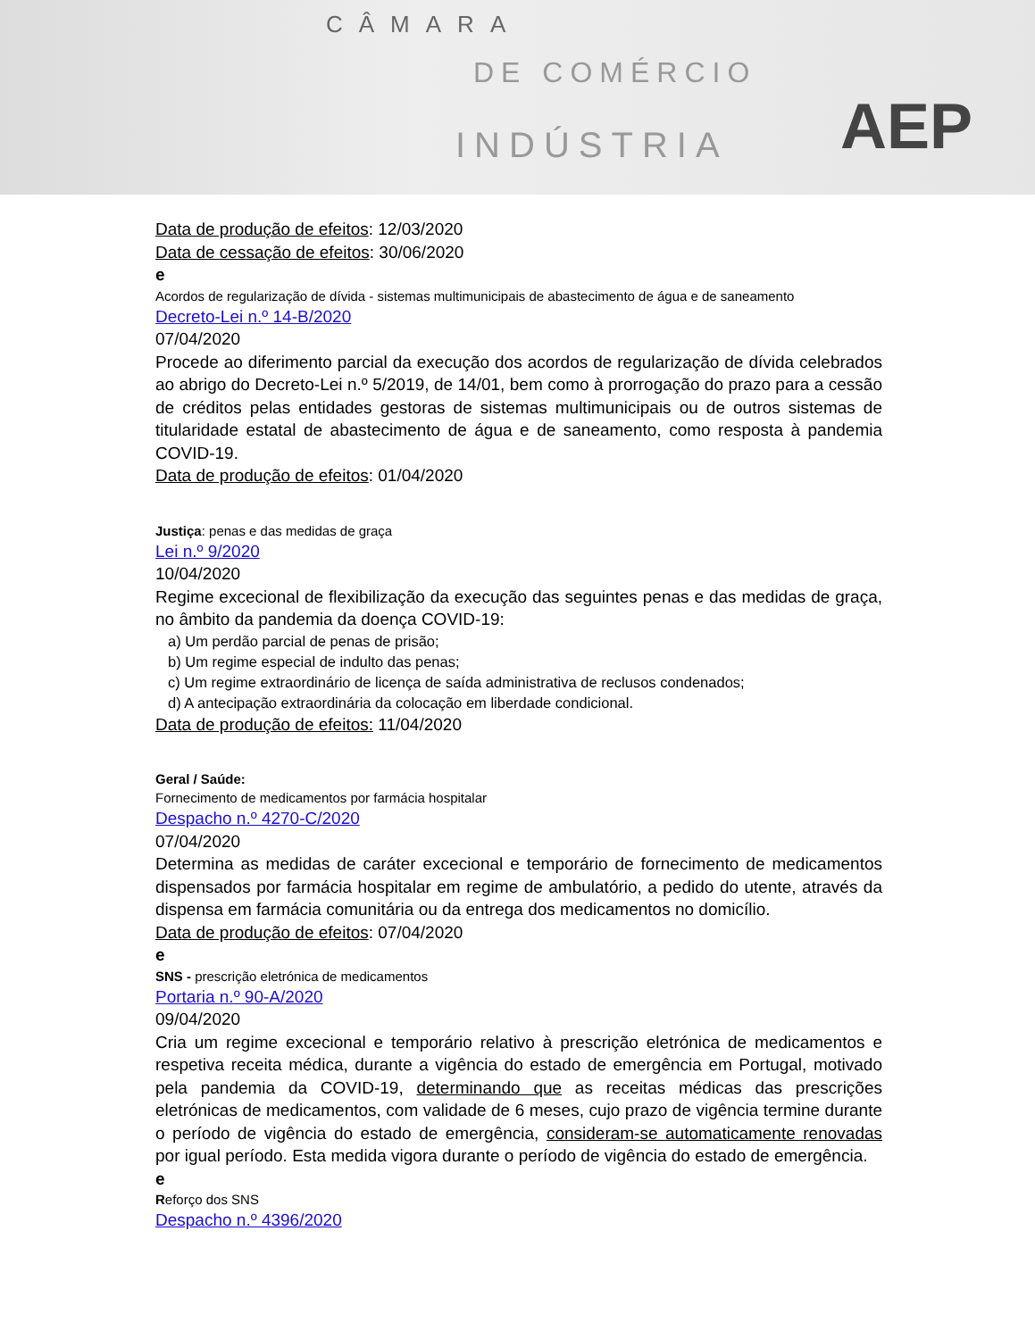CÂMARA
DE COMÉRCIO
INDÚSTRIA
AEP
Data de produção de efeitos: 12/03/2020
Data de cessação de efeitos: 30/06/2020
e
Acordos de regularização de dívida - sistemas multimunicipais de abastecimento de água e de saneamento
Decreto-Lei n.º 14-B/2020
07/04/2020
Procede ao diferimento parcial da execução dos acordos de regularização de dívida celebrados ao abrigo do Decreto-Lei n.º 5/2019, de 14/01, bem como à prorrogação do prazo para a cessão de créditos pelas entidades gestoras de sistemas multimunicipais ou de outros sistemas de titularidade estatal de abastecimento de água e de saneamento, como resposta à pandemia COVID-19.
Data de produção de efeitos: 01/04/2020
Justiça: penas e das medidas de graça
Lei n.º 9/2020
10/04/2020
Regime excecional de flexibilização da execução das seguintes penas e das medidas de graça, no âmbito da pandemia da doença COVID-19:
a) Um perdão parcial de penas de prisão;
b) Um regime especial de indulto das penas;
c) Um regime extraordinário de licença de saída administrativa de reclusos condenados;
d) A antecipação extraordinária da colocação em liberdade condicional.
Data de produção de efeitos: 11/04/2020
Geral / Saúde:
Fornecimento de medicamentos por farmácia hospitalar
Despacho n.º 4270-C/2020
07/04/2020
Determina as medidas de caráter excecional e temporário de fornecimento de medicamentos dispensados por farmácia hospitalar em regime de ambulatório, a pedido do utente, através da dispensa em farmácia comunitária ou da entrega dos medicamentos no domicílio.
Data de produção de efeitos: 07/04/2020
e
SNS - prescrição eletrónica de medicamentos
Portaria n.º 90-A/2020
09/04/2020
Cria um regime excecional e temporário relativo à prescrição eletrónica de medicamentos e respetiva receita médica, durante a vigência do estado de emergência em Portugal, motivado pela pandemia da COVID-19, determinando que as receitas médicas das prescrições eletrónicas de medicamentos, com validade de 6 meses, cujo prazo de vigência termine durante o período de vigência do estado de emergência, consideram-se automaticamente renovadas por igual período. Esta medida vigora durante o período de vigência do estado de emergência.
e
Reforço dos SNS
Despacho n.º 4396/2020